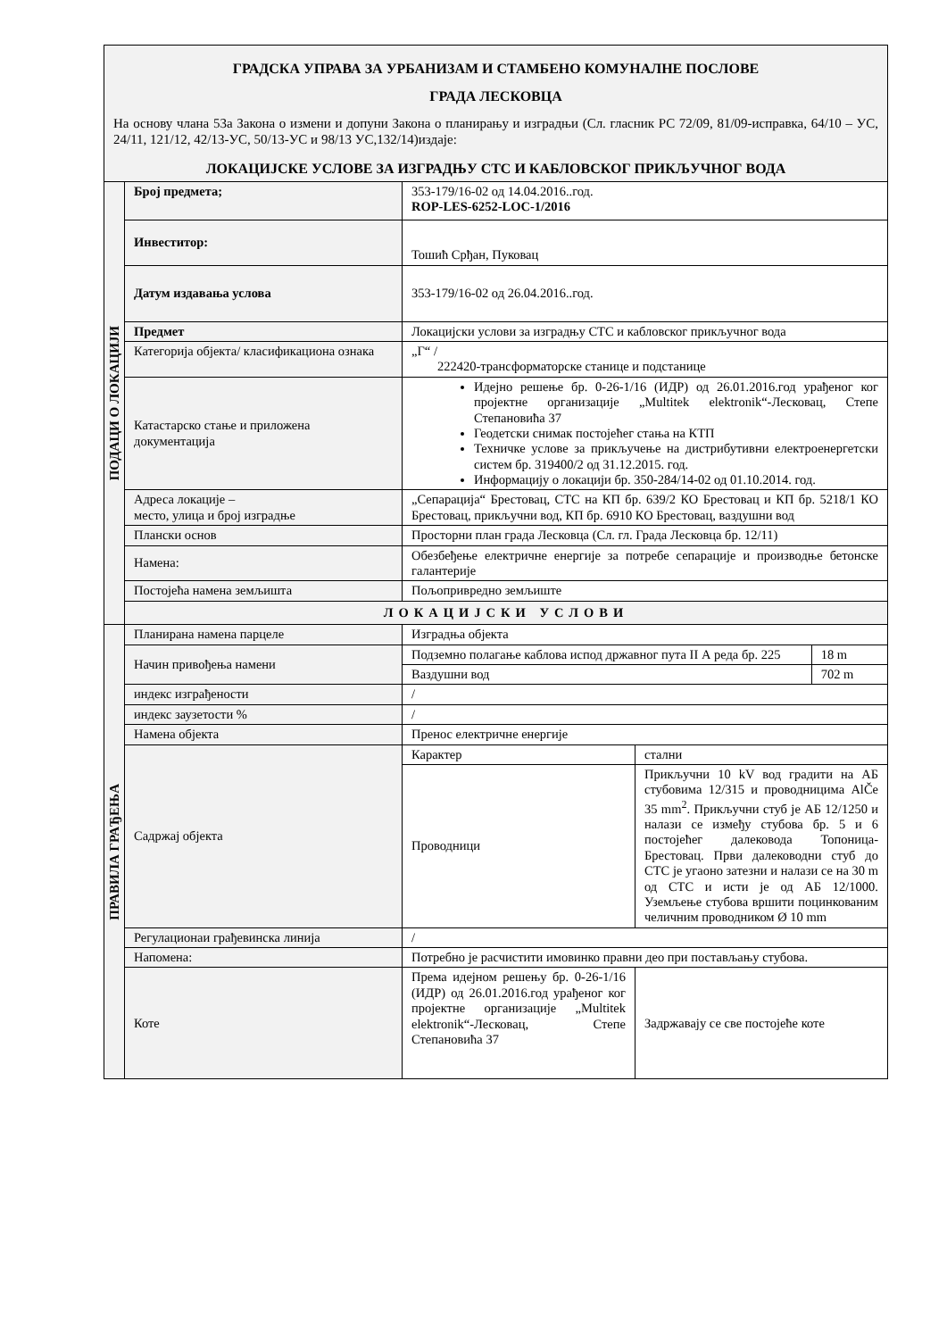| ГРАДСКА УПРАВА ЗА УРБАНИЗАМ И СТАМБЕНО КОМУНАЛНЕ ПОСЛОВЕ ГРАДА ЛЕСКОВЦА На основу члана 53а Закона о измени и допуни Закона о планирању и изградњи (Сл. гласник РС 72/09, 81/09-исправка, 64/10 – УС, 24/11, 121/12, 42/13-УС, 50/13-УС и 98/13 УС,132/14)издаје: ЛОКАЦИЈСКЕ УСЛОВЕ ЗА ИЗГРАДЊУ СТС И КАБЛОВСКОГ ПРИКЉУЧНОГ ВОДА | | | | |
| ПОДАЦИ О ЛОКАЦИЈИ | Број предмета; | 353-179/16-02 од 14.04.2016..год. ROP-LES-6252-LOC-1/2016 | | |
| | Инвеститор: | Тошић Срђан, Пуковац | | |
| | Датум издавања услова | 353-179/16-02 од 26.04.2016..год. | | |
| | Предмет | Локацијски услови за изградњу СТС и кабловског прикључног вода | | |
| | Категорија објекта/ класификациона ознака | „Г“ / 222420-трансформаторске станице и подстанице | | |
| | Катастарско стање и приложена документација | Идејно решење бр. 0-26-1/16 (ИДР) од 26.01.2016.год урађеног ког пројектне организације „Multitek elektronik“-Лесковац, Степе Степановића 37 Геодетски снимак постојећег стања на КТП Техничке услове за прикључење на дистрибутивни електроенергетски систем бр. 319400/2 од 31.12.2015. год. Информацију о локацији бр. 350-284/14-02 од 01.10.2014. год. | | |
| | Адреса локације – место, улица и број изградње | „Сепарација“ Брестовац, СТС на КП бр. 639/2 КО Брестовац и КП бр. 5218/1 КО Брестовац, прикључни вод, КП бр. 6910 КО Брестовац, ваздушни вод | | |
| | Плански основ | Просторни план града Лесковца (Сл. гл. Града Лесковца бр. 12/11) | | |
| | Намена: | Обезбеђење електричне енергије за потребе сепарације и производње бетонске галантерије | | |
| | Постојећа намена земљишта | Пољопривредно земљиште | | |
| | ЛОКАЦИЈСКИ УСЛОВИ | | | |
| ПРАВИЛА ГРАЂЕЊА | Планирана намена парцеле | Изградња објекта | | |
| | Начин привођења намени | Подземно полагање каблова испод државног пута II А реда бр. 225 | | 18 m |
| | | Ваздушни вод | | 702 m |
| | индекс изграђености | / | | |
| | индекс заузетости % | / | | |
| | Намена објекта | Пренос електричне енергије | | |
| | Садржај објекта | Карактер | стални | |
| | | Проводници | Прикључни 10 kV вод градити на АБ стубовима 12/315 и проводницима AlČe 35 mm<sup>2</sup>. Прикључни стуб је АБ 12/1250 и налази се између стубова бр. 5 и 6 постојећег далековода Топоница-Брестовац. Први далеководни стуб до СТС је угаоно затезни и налази се на 30 m од СТС и исти је од АБ 12/1000. Уземљење стубова вршити поцинкованим челичним проводником Ø 10 mm | |
| | Регулационаи грађевинска линија | / | | |
| | Напомена: | Потребно је расчистити имовинко правни део при постављању стубова. | | |
| | Коте | Према идејном решењу бр. 0-26-1/16 (ИДР) од 26.01.2016.год урађеног ког пројектне организације „Multitek elektronik“-Лесковац, Степе Степановића 37 | Задржавају се све постојеће коте | |